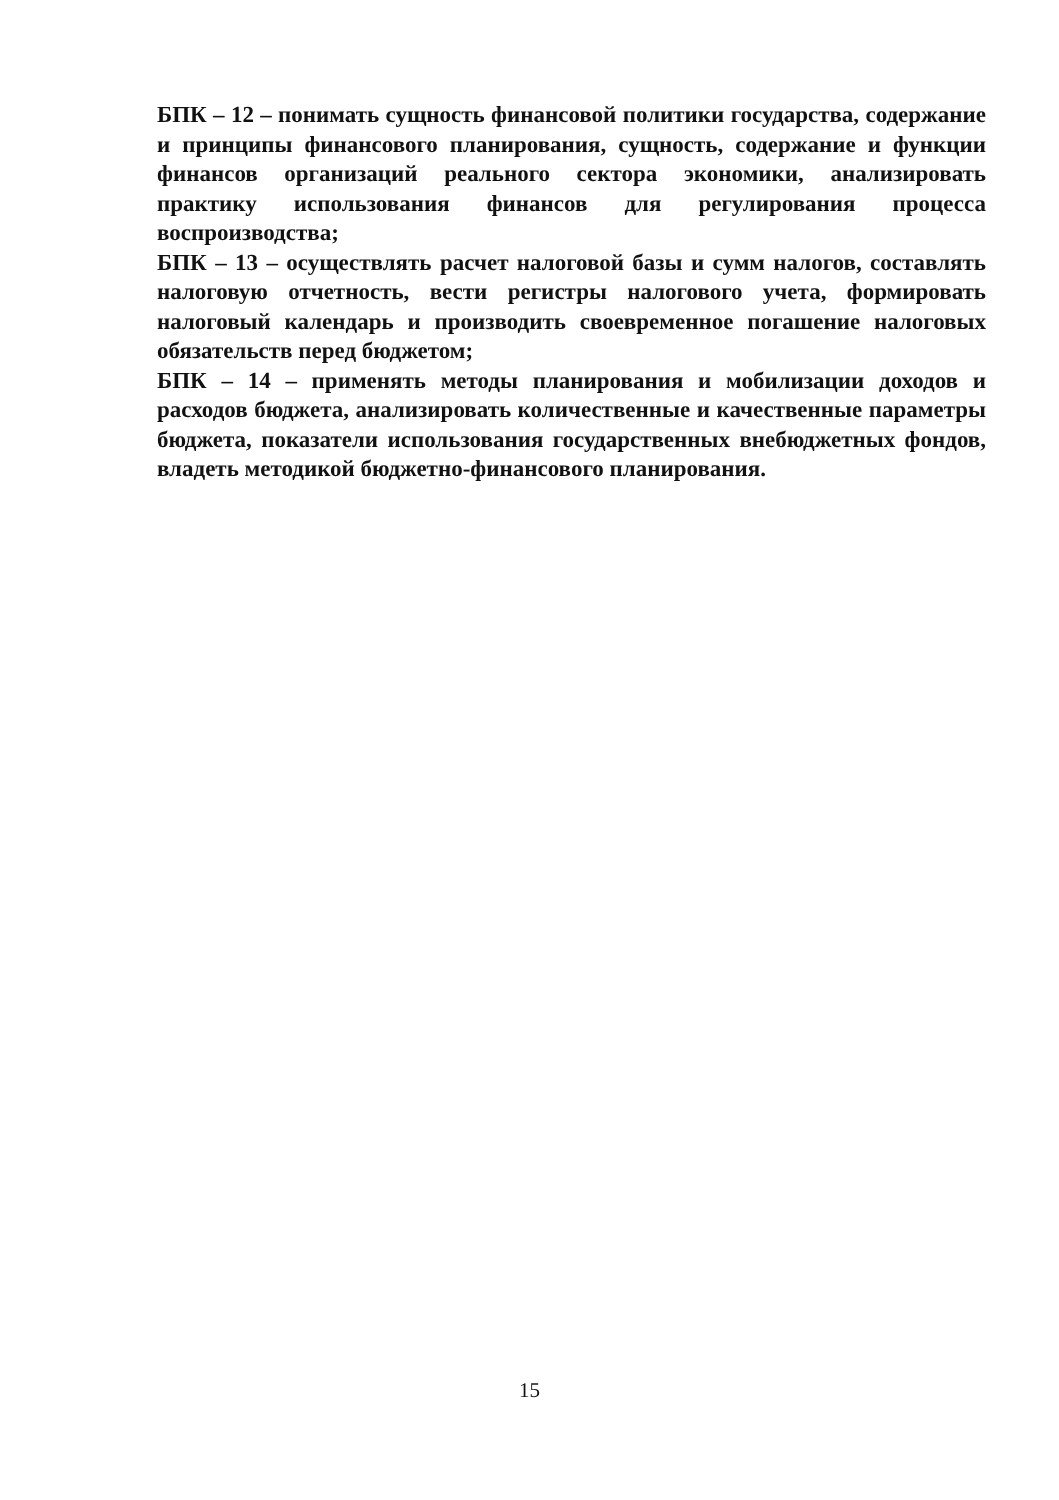БПК – 12 – понимать сущность финансовой политики государства, содержание и принципы финансового планирования, сущность, содержание и функции финансов организаций реального сектора экономики, анализировать практику использования финансов для регулирования процесса воспроизводства;
БПК – 13 – осуществлять расчет налоговой базы и сумм налогов, составлять налоговую отчетность, вести регистры налогового учета, формировать налоговый календарь и производить своевременное погашение налоговых обязательств перед бюджетом;
БПК – 14 – применять методы планирования и мобилизации доходов и расходов бюджета, анализировать количественные и качественные параметры бюджета, показатели использования государственных внебюджетных фондов, владеть методикой бюджетно-финансового планирования.
15